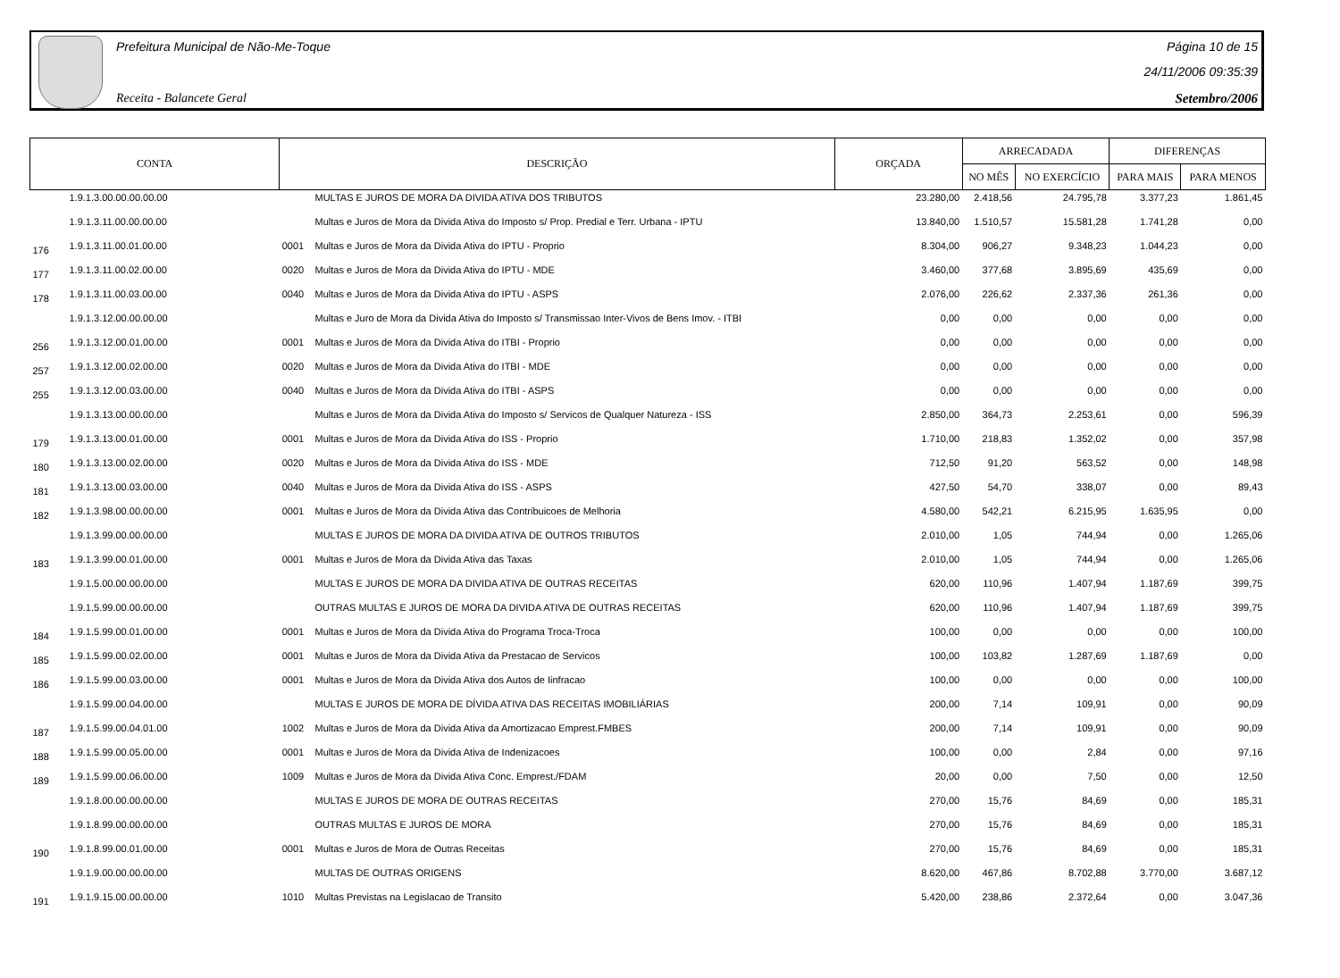Prefeitura Municipal de Não-Me-Toque
Receita - Balancete Geral
Página 10 de 15
24/11/2006 09:35:39
Setembro/2006
| CONTA | | DESCRIÇÃO | | ORÇADA | ARRECADADA | | DIFERENÇAS | |
| --- | --- | --- | --- | --- | --- | --- | --- | --- |
| | | | | | NO MÊS | NO EXERCÍCIO | PARA MAIS | PARA MENOS |
| | 1.9.1.3.00.00.00.00.00 | | MULTAS E JUROS DE MORA DA DIVIDA ATIVA DOS TRIBUTOS | 23.280,00 | 2.418,56 | 24.795,78 | 3.377,23 | 1.861,45 |
| | 1.9.1.3.11.00.00.00.00 | | Multas e Juros de Mora da Divida Ativa do Imposto s/ Prop. Predial e Terr. Urbana - IPTU | 13.840,00 | 1.510,57 | 15.581,28 | 1.741,28 | 0,00 |
| 176 | 1.9.1.3.11.00.01.00.00 | 0001 | Multas e Juros de Mora da Divida Ativa do IPTU - Proprio | 8.304,00 | 906,27 | 9.348,23 | 1.044,23 | 0,00 |
| 177 | 1.9.1.3.11.00.02.00.00 | 0020 | Multas e Juros de Mora da Divida Ativa do IPTU - MDE | 3.460,00 | 377,68 | 3.895,69 | 435,69 | 0,00 |
| 178 | 1.9.1.3.11.00.03.00.00 | 0040 | Multas e Juros de Mora da Divida Ativa do IPTU - ASPS | 2.076,00 | 226,62 | 2.337,36 | 261,36 | 0,00 |
| | 1.9.1.3.12.00.00.00.00 | | Multas e Juro de Mora da Divida Ativa do Imposto s/ Transmissao Inter-Vivos de Bens Imov. - ITBI | 0,00 | 0,00 | 0,00 | 0,00 | 0,00 |
| 256 | 1.9.1.3.12.00.01.00.00 | 0001 | Multas e Juros de Mora da Divida Ativa do ITBI - Proprio | 0,00 | 0,00 | 0,00 | 0,00 | 0,00 |
| 257 | 1.9.1.3.12.00.02.00.00 | 0020 | Multas e Juros de Mora da Divida Ativa do ITBI - MDE | 0,00 | 0,00 | 0,00 | 0,00 | 0,00 |
| 255 | 1.9.1.3.12.00.03.00.00 | 0040 | Multas e Juros de Mora da Divida Ativa do ITBI - ASPS | 0,00 | 0,00 | 0,00 | 0,00 | 0,00 |
| | 1.9.1.3.13.00.00.00.00 | | Multas e Juros de Mora da Divida Ativa do Imposto s/ Servicos de Qualquer Natureza - ISS | 2.850,00 | 364,73 | 2.253,61 | 0,00 | 596,39 |
| 179 | 1.9.1.3.13.00.01.00.00 | 0001 | Multas e Juros de Mora da Divida Ativa do ISS - Proprio | 1.710,00 | 218,83 | 1.352,02 | 0,00 | 357,98 |
| 180 | 1.9.1.3.13.00.02.00.00 | 0020 | Multas e Juros de Mora da Divida Ativa do ISS - MDE | 712,50 | 91,20 | 563,52 | 0,00 | 148,98 |
| 181 | 1.9.1.3.13.00.03.00.00 | 0040 | Multas e Juros de Mora da Divida Ativa do ISS - ASPS | 427,50 | 54,70 | 338,07 | 0,00 | 89,43 |
| 182 | 1.9.1.3.98.00.00.00.00 | 0001 | Multas e Juros de Mora da Divida Ativa das Contribuicoes de Melhoria | 4.580,00 | 542,21 | 6.215,95 | 1.635,95 | 0,00 |
| | 1.9.1.3.99.00.00.00.00 | | MULTAS E JUROS DE MORA DA DIVIDA ATIVA DE OUTROS TRIBUTOS | 2.010,00 | 1,05 | 744,94 | 0,00 | 1.265,06 |
| 183 | 1.9.1.3.99.00.01.00.00 | 0001 | Multas e Juros de Mora da Divida Ativa das Taxas | 2.010,00 | 1,05 | 744,94 | 0,00 | 1.265,06 |
| | 1.9.1.5.00.00.00.00.00 | | MULTAS E JUROS DE MORA DA DIVIDA ATIVA DE OUTRAS RECEITAS | 620,00 | 110,96 | 1.407,94 | 1.187,69 | 399,75 |
| | 1.9.1.5.99.00.00.00.00 | | OUTRAS MULTAS E JUROS DE MORA DA DIVIDA ATIVA DE OUTRAS RECEITAS | 620,00 | 110,96 | 1.407,94 | 1.187,69 | 399,75 |
| 184 | 1.9.1.5.99.00.01.00.00 | 0001 | Multas e Juros de Mora da Divida Ativa do Programa Troca-Troca | 100,00 | 0,00 | 0,00 | 0,00 | 100,00 |
| 185 | 1.9.1.5.99.00.02.00.00 | 0001 | Multas e Juros de Mora da Divida Ativa da Prestacao de Servicos | 100,00 | 103,82 | 1.287,69 | 1.187,69 | 0,00 |
| 186 | 1.9.1.5.99.00.03.00.00 | 0001 | Multas e Juros de Mora da Divida Ativa dos Autos de Iinfracao | 100,00 | 0,00 | 0,00 | 0,00 | 100,00 |
| | 1.9.1.5.99.00.04.00.00 | | MULTAS E JUROS DE MORA DE DÍVIDA ATIVA DAS RECEITAS IMOBILIÁRIAS | 200,00 | 7,14 | 109,91 | 0,00 | 90,09 |
| 187 | 1.9.1.5.99.00.04.01.00 | 1002 | Multas e Juros de Mora da Divida Ativa da Amortizacao Emprest.FMBES | 200,00 | 7,14 | 109,91 | 0,00 | 90,09 |
| 188 | 1.9.1.5.99.00.05.00.00 | 0001 | Multas e Juros de Mora da Divida Ativa de Indenizacoes | 100,00 | 0,00 | 2,84 | 0,00 | 97,16 |
| 189 | 1.9.1.5.99.00.06.00.00 | 1009 | Multas e Juros de Mora da Divida Ativa Conc. Emprest./FDAM | 20,00 | 0,00 | 7,50 | 0,00 | 12,50 |
| | 1.9.1.8.00.00.00.00.00 | | MULTAS E JUROS DE MORA DE OUTRAS RECEITAS | 270,00 | 15,76 | 84,69 | 0,00 | 185,31 |
| | 1.9.1.8.99.00.00.00.00 | | OUTRAS MULTAS E JUROS DE MORA | 270,00 | 15,76 | 84,69 | 0,00 | 185,31 |
| 190 | 1.9.1.8.99.00.01.00.00 | 0001 | Multas e Juros de Mora de Outras Receitas | 270,00 | 15,76 | 84,69 | 0,00 | 185,31 |
| | 1.9.1.9.00.00.00.00.00 | | MULTAS DE OUTRAS ORIGENS | 8.620,00 | 467,86 | 8.702,88 | 3.770,00 | 3.687,12 |
| 191 | 1.9.1.9.15.00.00.00.00 | 1010 | Multas Previstas na Legislacao de Transito | 5.420,00 | 238,86 | 2.372,64 | 0,00 | 3.047,36 |